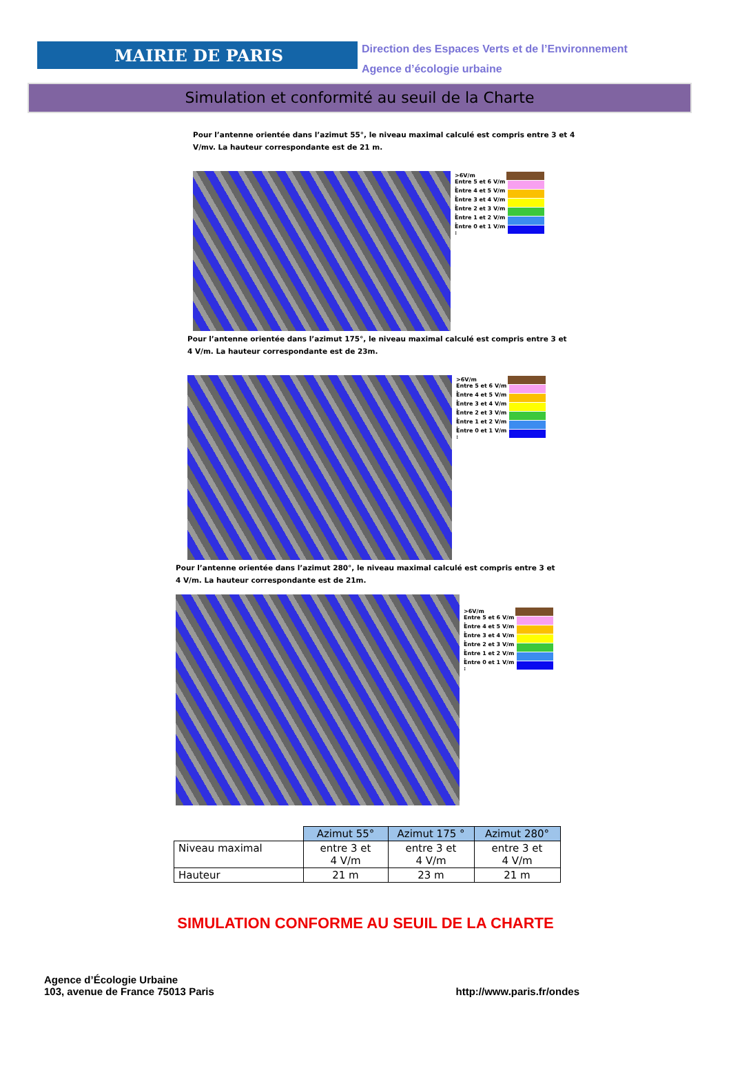MAIRIE DE PARIS
Direction des Espaces Verts et de l’Environnement
Agence d’écologie urbaine
Simulation et conformité au seuil de la Charte
Pour l’antenne orientée dans l’azimut 55°, le niveau maximal calculé est compris entre 3 et 4
V/mv. La hauteur correspondante est de 21 m.
>6V/m
Entre 5 et 6 V/m :
Entre 4 et 5 V/m :
Entre 3 et 4 V/m :
Entre 2 et 3 V/m :
Entre 1 et 2 V/m :
Entre 0 et 1 V/m :
Pour l’antenne orientée dans l’azimut 175°, le niveau maximal calculé est compris entre 3 et
4 V/m. La hauteur correspondante est de 23m.
>6V/m
Entre 5 et 6 V/m :
Entre 4 et 5 V/m :
Entre 3 et 4 V/m :
Entre 2 et 3 V/m :
Entre 1 et 2 V/m :
Entre 0 et 1 V/m :
Pour l’antenne orientée dans l’azimut 280°, le niveau maximal calculé est compris entre 3 et
4 V/m. La hauteur correspondante est de 21m.
>6V/m
Entre 5 et 6 V/m :
Entre 4 et 5 V/m :
Entre 3 et 4 V/m :
Entre 2 et 3 V/m :
Entre 1 et 2 V/m :
Entre 0 et 1 V/m :
| | Azimut 55° | Azimut 175 ° | Azimut 280° |
| Niveau maximal | entre 3 et 4 V/m | entre 3 et 4 V/m | entre 3 et 4 V/m |
| Hauteur | 21 m | 23 m | 21 m |
SIMULATION CONFORME AU SEUIL DE LA CHARTE
Agence d’Écologie Urbaine
103, avenue de France 75013 Paris
http://www.paris.fr/ondes